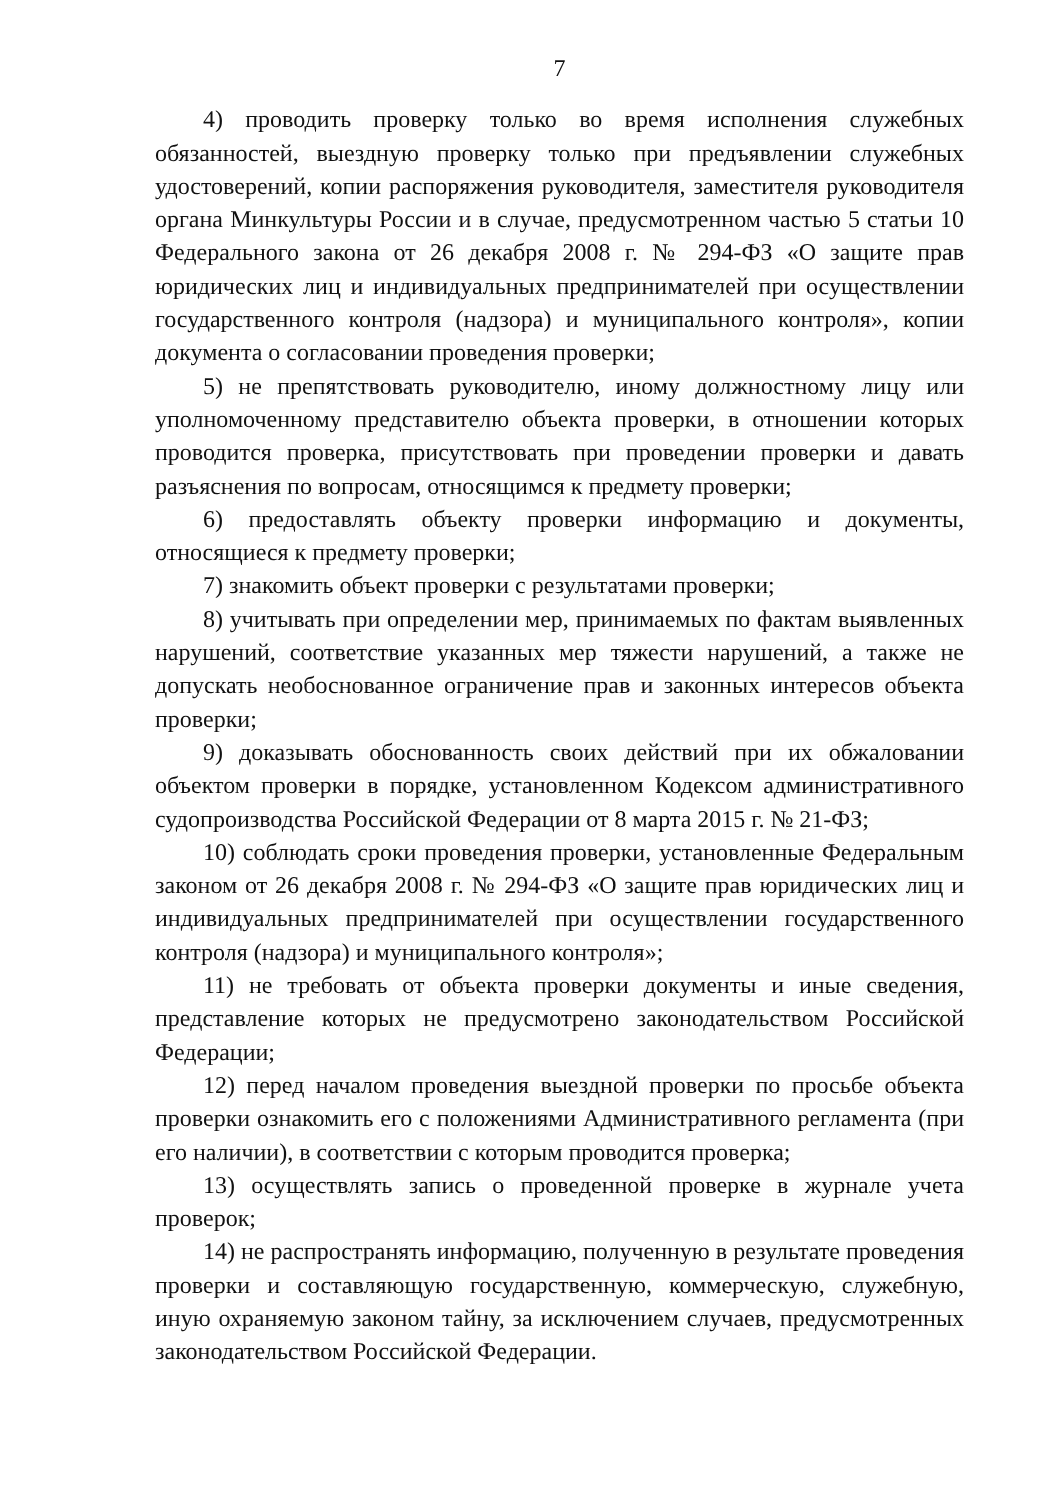7
4) проводить проверку только во время исполнения служебных обязанностей, выездную проверку только при предъявлении служебных удостоверений, копии распоряжения руководителя, заместителя руководителя органа Минкультуры России и в случае, предусмотренном частью 5 статьи 10 Федерального закона от 26 декабря 2008 г. № 294-ФЗ «О защите прав юридических лиц и индивидуальных предпринимателей при осуществлении государственного контроля (надзора) и муниципального контроля», копии документа о согласовании проведения проверки;
5) не препятствовать руководителю, иному должностному лицу или уполномоченному представителю объекта проверки, в отношении которых проводится проверка, присутствовать при проведении проверки и давать разъяснения по вопросам, относящимся к предмету проверки;
6) предоставлять объекту проверки информацию и документы, относящиеся к предмету проверки;
7) знакомить объект проверки с результатами проверки;
8) учитывать при определении мер, принимаемых по фактам выявленных нарушений, соответствие указанных мер тяжести нарушений, а также не допускать необоснованное ограничение прав и законных интересов объекта проверки;
9) доказывать обоснованность своих действий при их обжаловании объектом проверки в порядке, установленном Кодексом административного судопроизводства Российской Федерации от 8 марта 2015 г. № 21-ФЗ;
10) соблюдать сроки проведения проверки, установленные Федеральным законом от 26 декабря 2008 г. № 294-ФЗ «О защите прав юридических лиц и индивидуальных предпринимателей при осуществлении государственного контроля (надзора) и муниципального контроля»;
11) не требовать от объекта проверки документы и иные сведения, представление которых не предусмотрено законодательством Российской Федерации;
12) перед началом проведения выездной проверки по просьбе объекта проверки ознакомить его с положениями Административного регламента (при его наличии), в соответствии с которым проводится проверка;
13) осуществлять запись о проведенной проверке в журнале учета проверок;
14) не распространять информацию, полученную в результате проведения проверки и составляющую государственную, коммерческую, служебную, иную охраняемую законом тайну, за исключением случаев, предусмотренных законодательством Российской Федерации.